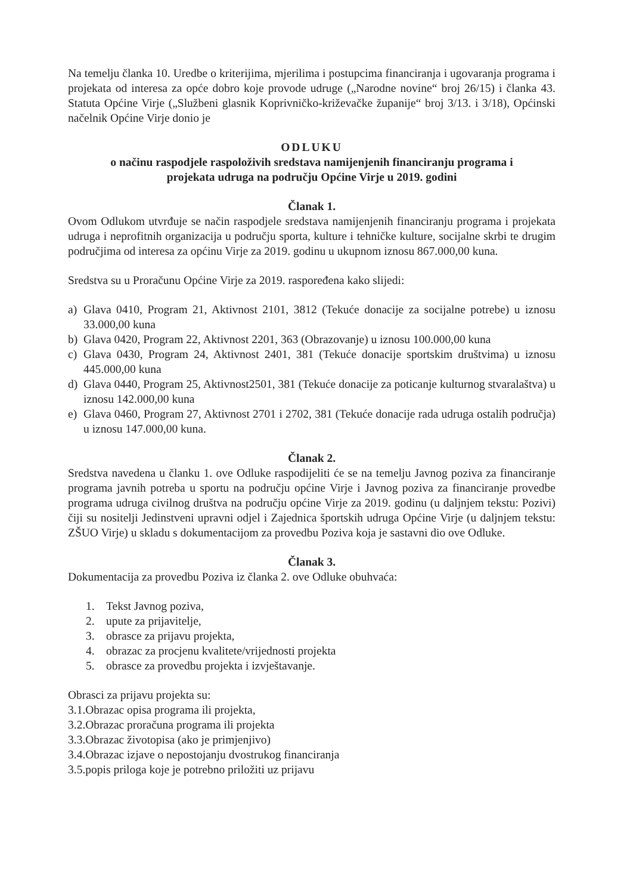Na temelju članka 10. Uredbe o kriterijima, mjerilima i postupcima financiranja i ugovaranja programa i projekata od interesa za opće dobro koje provode udruge („Narodne novine“ broj 26/15) i članka 43. Statuta Općine Virje („Službeni glasnik Koprivničko-križevačke županije“ broj 3/13. i 3/18), Općinski načelnik Općine Virje donio je
ODLUKU
o načinu raspodjele raspoloživih sredstava namijenjenih financiranju programa i
projekata udruga na području Općine Virje u 2019. godini
Članak 1.
Ovom Odlukom utvrđuje se način raspodjele sredstava namijenjenih financiranju programa i projekata udruga i neprofitnih organizacija u području sporta, kulture i tehničke kulture, socijalne skrbi te drugim područjima od interesa za općinu Virje za 2019. godinu u ukupnom iznosu 867.000,00 kuna.
Sredstva su u Proračunu Općine Virje za 2019. raspoređena kako slijedi:
a) Glava 0410, Program 21, Aktivnost 2101, 3812 (Tekuće donacije za socijalne potrebe) u iznosu 33.000,00 kuna
b) Glava 0420, Program 22, Aktivnost 2201, 363 (Obrazovanje) u iznosu 100.000,00 kuna
c) Glava 0430, Program 24, Aktivnost 2401, 381 (Tekuće donacije sportskim društvima) u iznosu 445.000,00 kuna
d) Glava 0440, Program 25, Aktivnost2501, 381 (Tekuće donacije za poticanje kulturnog stvaralaštva) u iznosu 142.000,00 kuna
e) Glava 0460, Program 27, Aktivnost 2701 i 2702, 381 (Tekuće donacije rada udruga ostalih područja) u iznosu 147.000,00 kuna.
Članak 2.
Sredstva navedena u članku 1. ove Odluke raspodijeliti će se na temelju Javnog poziva za financiranje programa javnih potreba u sportu na području općine Virje i Javnog poziva za financiranje provedbe programa udruga civilnog društva na području općine Virje za 2019. godinu (u daljnjem tekstu: Pozivi) čiji su nositelji Jedinstveni upravni odjel i Zajednica športskih udruga Općine Virje (u daljnjem tekstu: ZŠUO Virje) u skladu s dokumentacijom za provedbu Poziva koja je sastavni dio ove Odluke.
Članak 3.
Dokumentacija za provedbu Poziva iz članka 2. ove Odluke obuhvaća:
1. Tekst Javnog poziva,
2. upute za prijavitelje,
3. obrasce za prijavu projekta,
4. obrazac za procjenu kvalitete/vrijednosti projekta
5. obrasce za provedbu projekta i izvještavanje.
Obrasci za prijavu projekta su:
3.1.Obrazac opisa programa ili projekta,
3.2.Obrazac proračuna programa ili projekta
3.3.Obrazac životopisa (ako je primjenjivo)
3.4.Obrazac izjave o nepostojanju dvostrukog financiranja
3.5.popis priloga koje je potrebno priložiti uz prijavu